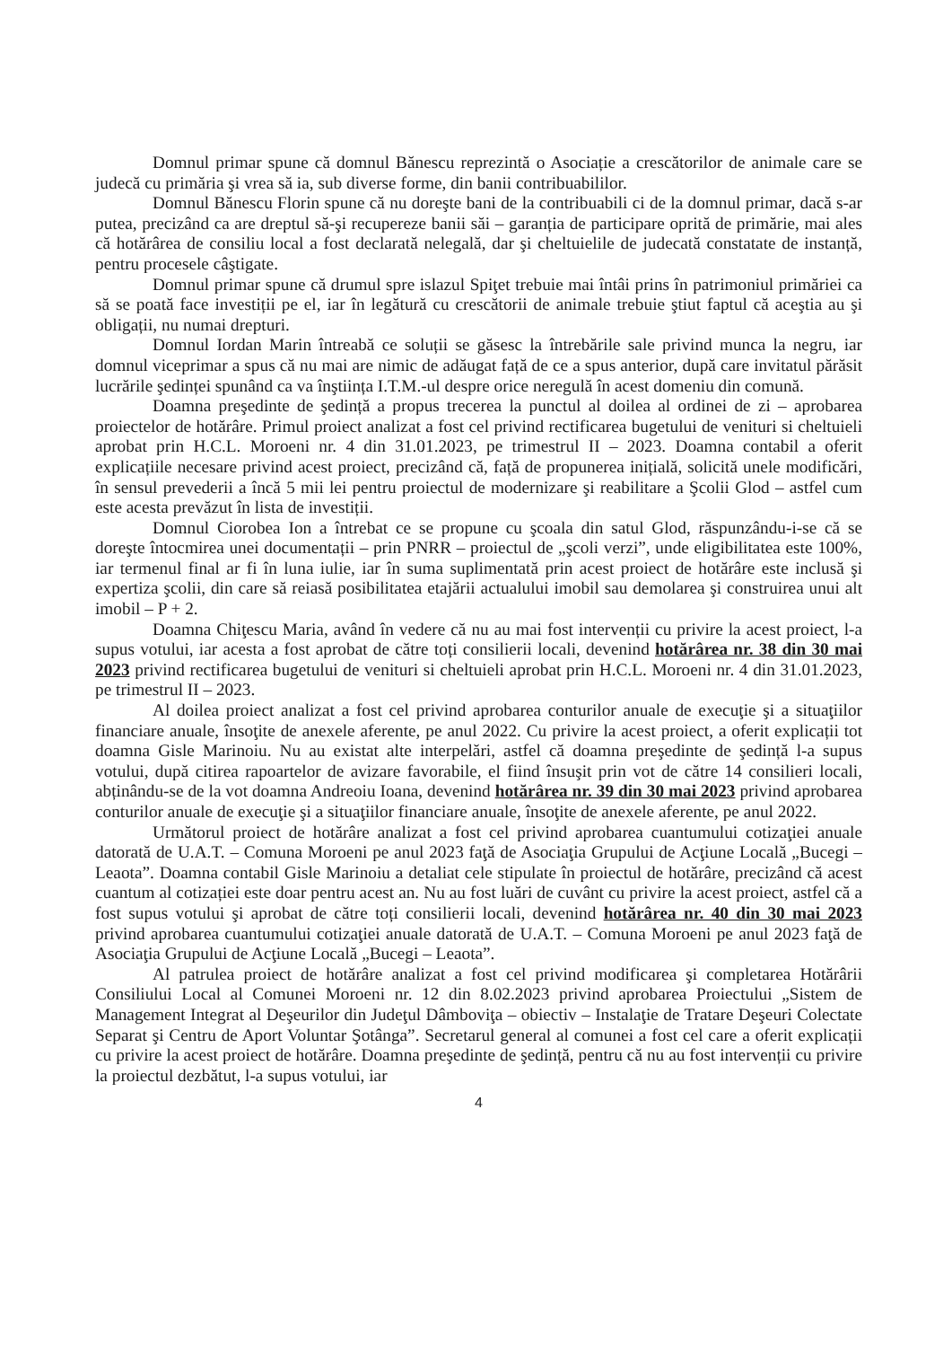Domnul primar spune că domnul Bănescu reprezintă o Asociație a crescătorilor de animale care se judecă cu primăria şi vrea să ia, sub diverse forme, din banii contribuabililor.
Domnul Bănescu Florin spune că nu doreşte bani de la contribuabili ci de la domnul primar, dacă s-ar putea, precizând ca are dreptul să-şi recupereze banii săi – garanția de participare oprită de primărie, mai ales că hotărârea de consiliu local a fost declarată nelegală, dar şi cheltuielile de judecată constatate de instanță, pentru procesele câştigate.
Domnul primar spune că drumul spre islazul Spiţet trebuie mai întâi prins în patrimoniul primăriei ca să se poată face investiții pe el, iar în legătură cu crescătorii de animale trebuie ştiut faptul că aceştia au şi obligații, nu numai drepturi.
Domnul Iordan Marin întreabă ce soluții se găsesc la întrebările sale privind munca la negru, iar domnul viceprimar a spus că nu mai are nimic de adăugat față de ce a spus anterior, după care invitatul părăsit lucrările şedinței spunând ca va înştiința I.T.M.-ul despre orice neregulă în acest domeniu din comună.
Doamna preşedinte de şedință a propus trecerea la punctul al doilea al ordinei de zi – aprobarea proiectelor de hotărâre. Primul proiect analizat a fost cel privind rectificarea bugetului de venituri si cheltuieli aprobat prin H.C.L. Moroeni nr. 4 din 31.01.2023, pe trimestrul II – 2023. Doamna contabil a oferit explicațiile necesare privind acest proiect, precizând că, față de propunerea inițială, solicită unele modificări, în sensul prevederii a încă 5 mii lei pentru proiectul de modernizare şi reabilitare a Şcolii Glod – astfel cum este acesta prevăzut în lista de investiții.
Domnul Ciorobea Ion a întrebat ce se propune cu şcoala din satul Glod, răspunzându-i-se că se doreşte întocmirea unei documentații – prin PNRR – proiectul de „şcoli verzi”, unde eligibilitatea este 100%, iar termenul final ar fi în luna iulie, iar în suma suplimentată prin acest proiect de hotărâre este inclusă şi expertiza şcolii, din care să reiasă posibilitatea etajării actualului imobil sau demolarea şi construirea unui alt imobil – P + 2.
Doamna Chiţescu Maria, având în vedere că nu au mai fost intervenții cu privire la acest proiect, l-a supus votului, iar acesta a fost aprobat de către toți consilierii locali, devenind hotărârea nr. 38 din 30 mai 2023 privind rectificarea bugetului de venituri si cheltuieli aprobat prin H.C.L. Moroeni nr. 4 din 31.01.2023, pe trimestrul II – 2023.
Al doilea proiect analizat a fost cel privind aprobarea conturilor anuale de execuţie şi a situaţiilor financiare anuale, însoţite de anexele aferente, pe anul 2022. Cu privire la acest proiect, a oferit explicații tot doamna Gisle Marinoiu. Nu au existat alte interpelări, astfel că doamna preşedinte de şedință l-a supus votului, după citirea rapoartelor de avizare favorabile, el fiind însuşit prin vot de către 14 consilieri locali, abținându-se de la vot doamna Andreoiu Ioana, devenind hotărârea nr. 39 din 30 mai 2023 privind aprobarea conturilor anuale de execuţie şi a situaţiilor financiare anuale, însoţite de anexele aferente, pe anul 2022.
Următorul proiect de hotărâre analizat a fost cel privind aprobarea cuantumului cotizaţiei anuale datorată de U.A.T. – Comuna Moroeni pe anul 2023 faţă de Asociaţia Grupului de Acţiune Locală „Bucegi – Leaota”. Doamna contabil Gisle Marinoiu a detaliat cele stipulate în proiectul de hotărâre, precizând că acest cuantum al cotizației este doar pentru acest an. Nu au fost luări de cuvânt cu privire la acest proiect, astfel că a fost supus votului şi aprobat de către toți consilierii locali, devenind hotărârea nr. 40 din 30 mai 2023 privind aprobarea cuantumului cotizaţiei anuale datorată de U.A.T. – Comuna Moroeni pe anul 2023 faţă de Asociaţia Grupului de Acţiune Locală „Bucegi – Leaota”.
Al patrulea proiect de hotărâre analizat a fost cel privind modificarea şi completarea Hotărârii Consiliului Local al Comunei Moroeni nr. 12 din 8.02.2023 privind aprobarea Proiectului „Sistem de Management Integrat al Deşeurilor din Judeţul Dâmboviţa – obiectiv – Instalaţie de Tratare Deşeuri Colectate Separat şi Centru de Aport Voluntar Şotânga”. Secretarul general al comunei a fost cel care a oferit explicații cu privire la acest proiect de hotărâre. Doamna preşedinte de şedință, pentru că nu au fost intervenții cu privire la proiectul dezbătut, l-a supus votului, iar
4